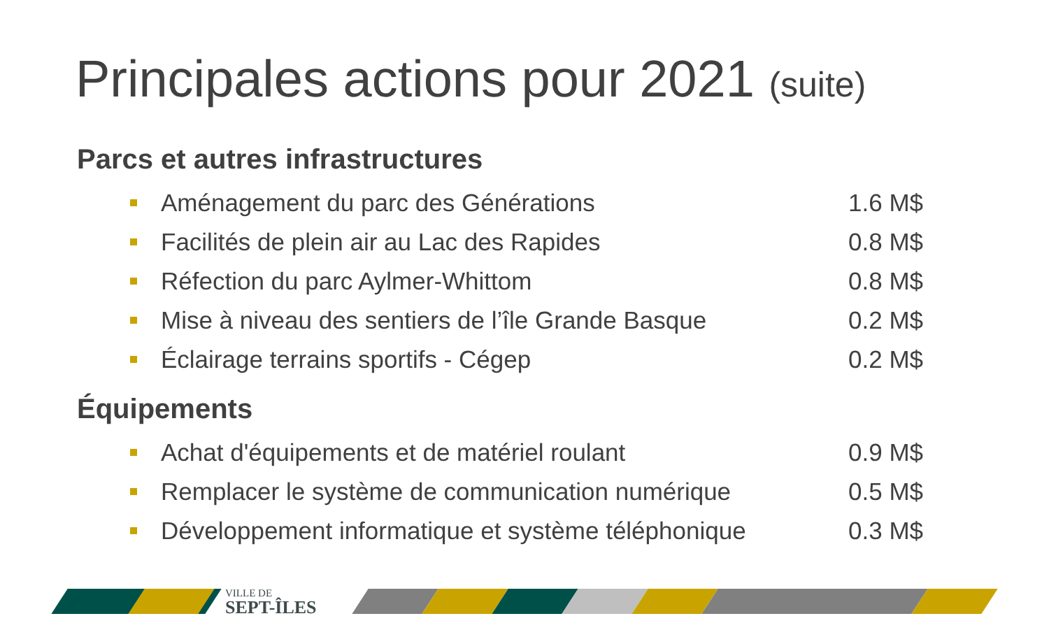Principales actions pour 2021 (suite)
Parcs et autres infrastructures
Aménagement du parc des Générations 1.6 M$
Facilités de plein air au Lac des Rapides 0.8 M$
Réfection du parc Aylmer-Whittom 0.8 M$
Mise à niveau des sentiers de l’île Grande Basque 0.2 M$
Éclairage terrains sportifs - Cégep 0.2 M$
Équipements
Achat d'équipements et de matériel roulant 0.9 M$
Remplacer le système de communication numérique 0.5 M$
Développement informatique et système téléphonique 0.3 M$
VILLE DE
SEPT-ÎLES